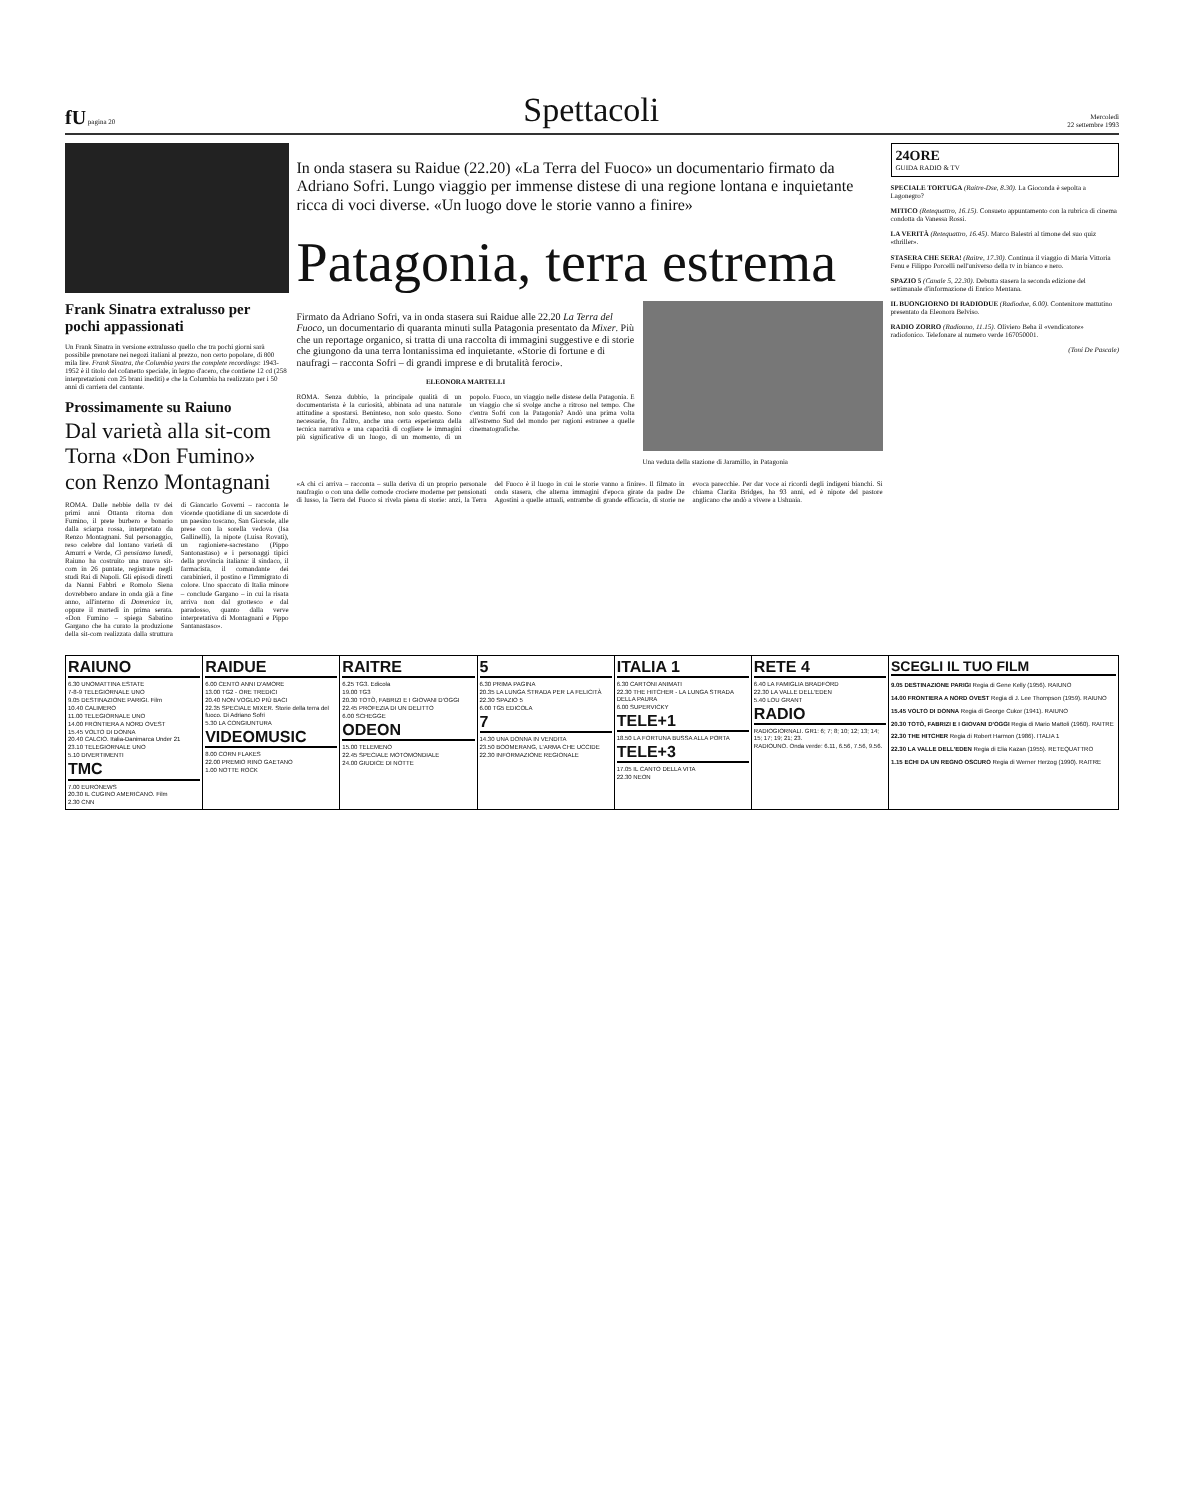fU pagina 20 Spettacoli Mercoledì
22 settembre 1993
Frank Sinatra extralusso per pochi appassionati
Un Frank Sinatra in versione extralusso quello che tra pochi giorni sarà possibile prenotare nei negozi italiani al prezzo, non certo popolare, di 800 mila lire. Frank Sinatra, the Columbia years the complete recordings: 1943-1952 è il titolo del cofanetto speciale, in legno d'acero, che contiene 12 cd (258 interpretazioni con 25 brani inediti) e che la Columbia ha realizzato per i 50 anni di carriera del cantante.
Prossimamente su Raiuno
Dal varietà alla sit-com Torna «Don Fumino» con Renzo Montagnani
ROMA. Dalle nebbie della tv dei primi anni Ottanta ritorna don Fumino, il prete burbero e bonario dalla sciarpa rossa, interpretato da Renzo Montagnani. Sul personaggio, reso celebre dal lontano varietà di Amurri e Verde, Ci pensiamo lunedì, Raiuno ha costruito una nuova sit-com in 26 puntate, registrate negli studi Rai di Napoli. Gli episodi diretti da Nanni Fabbri e Romolo Siena dovrebbero andare in onda già a fine anno, all'interno di Domenica in, oppure il martedì in prima serata. «Don Fumino – spiega Sabatino Gargano che ha curato la produzione della sit-com realizzata dalla struttura di Giancarlo Governi – racconta le vicende quotidiane di un sacerdote di un paesino toscano, San Giorsole, alle prese con la sorella vedova (Isa Gallinelli), la nipote (Luisa Rovati), un ragioniere-sacrestano (Pippo Santonastaso) e i personaggi tipici della provincia italiana: il sindaco, il farmacista, il comandante dei carabinieri, il postino e l'immigrato di colore. Uno spaccato di Italia minore – conclude Gargano – in cui la risata arriva non dal grottesco e dal paradosso, quanto dalla verve interpretativa di Montagnani e Pippo Santanastaso».
In onda stasera su Raidue (22.20) «La Terra del Fuoco» un documentario firmato da Adriano Sofri. Lungo viaggio per immense distese di una regione lontana e inquietante ricca di voci diverse. «Un luogo dove le storie vanno a finire»
Patagonia, terra estrema
Firmato da Adriano Sofri, va in onda stasera sui Raidue alle 22.20 La Terra del Fuoco, un documentario di quaranta minuti sulla Patagonia presentato da Mixer. Più che un reportage organico, si tratta di una raccolta di immagini suggestive e di storie che giungono da una terra lontanissima ed inquietante. «Storie di fortune e di naufragi – racconta Sofri – di grandi imprese e di brutalità feroci».
ELEONORA MARTELLI
ROMA. Senza dubbio, la principale qualità di un documentarista è la curiosità, abbinata ad una naturale attitudine a spostarsi. Beninteso, non solo questo. Sono necessarie, fra l'altro, anche una certa esperienza della tecnica narrativa e una capacità di cogliere le immagini più significative di un luogo, di un momento, di un popolo. Fuoco, un viaggio nelle distese della Patagonia. E un viaggio che si svolge anche a ritroso nel tempo. Che c'entra Sofri con la Patagonia? Andò una prima volta all'estremo Sud del mondo per ragioni estranee a quelle cinematografiche.
Una veduta della stazione di Jaramillo, in Patagonia
«A chi ci arriva – racconta – sulla deriva di un proprio personale naufragio o con una delle comode crociere moderne per pensionati di lusso, la Terra del Fuoco si rivela piena di storie: anzi, la Terra del Fuoco è il luogo in cui le storie vanno a finire». Il filmato in onda stasera, che alterna immagini d'epoca girate da padre De Agostini a quelle attuali, entrambe di grande efficacia, di storie ne evoca parecchie. Per dar voce ai ricordi degli indigeni bianchi. Si chiama Clarita Bridges, ha 93 anni, ed è nipote del pastore anglicano che andò a vivere a Ushuaia.
24ORE
GUIDA RADIO & TV
SPECIALE TORTUGA (Raitre-Dse, 8.30). La Gioconda è sepolta a Lagonegro?
MITICO (Retequattro, 16.15). Consueto appuntamento con la rubrica di cinema condotta da Vanessa Rossi.
LA VERITÀ (Retequattro, 16.45). Marco Balestri al timone del suo quiz «thriller».
STASERA CHE SERA! (Raitre, 17.30). Continua il viaggio di Maria Vittoria Fenu e Filippo Porcelli nell'universo della tv in bianco e nero.
SPAZIO 5 (Canale 5, 22.30). Debutta stasera la seconda edizione del settimanale d'informazione di Enrico Mentana.
IL BUONGIORNO DI RADIODUE (Radiodue, 6.00). Contenitore mattutino presentato da Eleonora Belviso.
RADIO ZORRO (Radiouno, 11.15). Oliviero Beha il «vendicatore» radiofonico. Telefonare al numero verde 167050001.
(Toni De Pascale)
RAIUNO
6.30 UNOMATTINA ESTATE
7-8-9 TELEGIORNALE UNO
9.05 DESTINAZIONE PARIGI. Film
10.40 CALIMERO
11.00 TELEGIORNALE UNO
14.00 FRONTIERA A NORD OVEST
15.45 VOLTO DI DONNA
20.40 CALCIO. Italia-Danimarca Under 21
23.10 TELEGIORNALE UNO
5.10 DIVERTIMENTI
TMC
7.00 EURONEWS
20.30 IL CUGINO AMERICANO. Film
2.30 CNN
RAIDUE
6.00 CENTO ANNI D'AMORE
13.00 TG2 - ORE TREDICI
20.40 NON VOGLIO PIÙ BACI
22.35 SPECIALE MIXER. Storie della terra del fuoco. Di Adriano Sofri
5.30 LA CONGIUNTURA
VIDEOMUSIC
8.00 CORN FLAKES
22.00 PREMIO RINO GAETANO
1.00 NOTTE ROCK
RAITRE
6.25 TG3. Edicola
19.00 TG3
20.30 TOTÒ, FABRIZI E I GIOVANI D'OGGI
22.45 PROFEZIA DI UN DELITTO
6.00 SCHEGGE
ODEON
15.00 TELEMENO
22.45 SPECIALE MOTOMONDIALE
24.00 GIUDICE DI NOTTE
5
6.30 PRIMA PAGINA
20.35 LA LUNGA STRADA PER LA FELICITÀ
22.30 SPAZIO 5
6.00 TG5 EDICOLA
7
14.30 UNA DONNA IN VENDITA
23.50 BOOMERANG, L'ARMA CHE UCCIDE
22.30 INFORMAZIONE REGIONALE
ITALIA 1
6.30 CARTONI ANIMATI
22.30 THE HITCHER - LA LUNGA STRADA DELLA PAURA
6.00 SUPERVICKY
TELE+1
18.50 LA FORTUNA BUSSA ALLA PORTA
TELE+3
17.05 IL CANTO DELLA VITA
22.30 NEON
RETE 4
6.40 LA FAMIGLIA BRADFORD
22.30 LA VALLE DELL'EDEN
5.40 LOU GRANT
RADIO
RADIOGIORNALI. GR1: 6; 7; 8; 10; 12; 13; 14; 15; 17; 19; 21; 23.
RADIOUNO. Onda verde: 6.11, 6.56, 7.56, 9.56.
SCEGLI IL TUO FILM
9.05 DESTINAZIONE PARIGI Regia di Gene Kelly (1956). RAIUNO
14.00 FRONTIERA A NORD OVEST Regia di J. Lee Thompson (1959). RAIUNO
15.45 VOLTO DI DONNA Regia di George Cukor (1941). RAIUNO
20.30 TOTÒ, FABRIZI E I GIOVANI D'OGGI Regia di Mario Mattoli (1960). RAITRE
22.30 THE HITCHER Regia di Robert Harmon (1986). ITALIA 1
22.30 LA VALLE DELL'EDEN Regia di Elia Kazan (1955). RETEQUATTRO
1.15 ECHI DA UN REGNO OSCURO Regia di Werner Herzog (1990). RAITRE